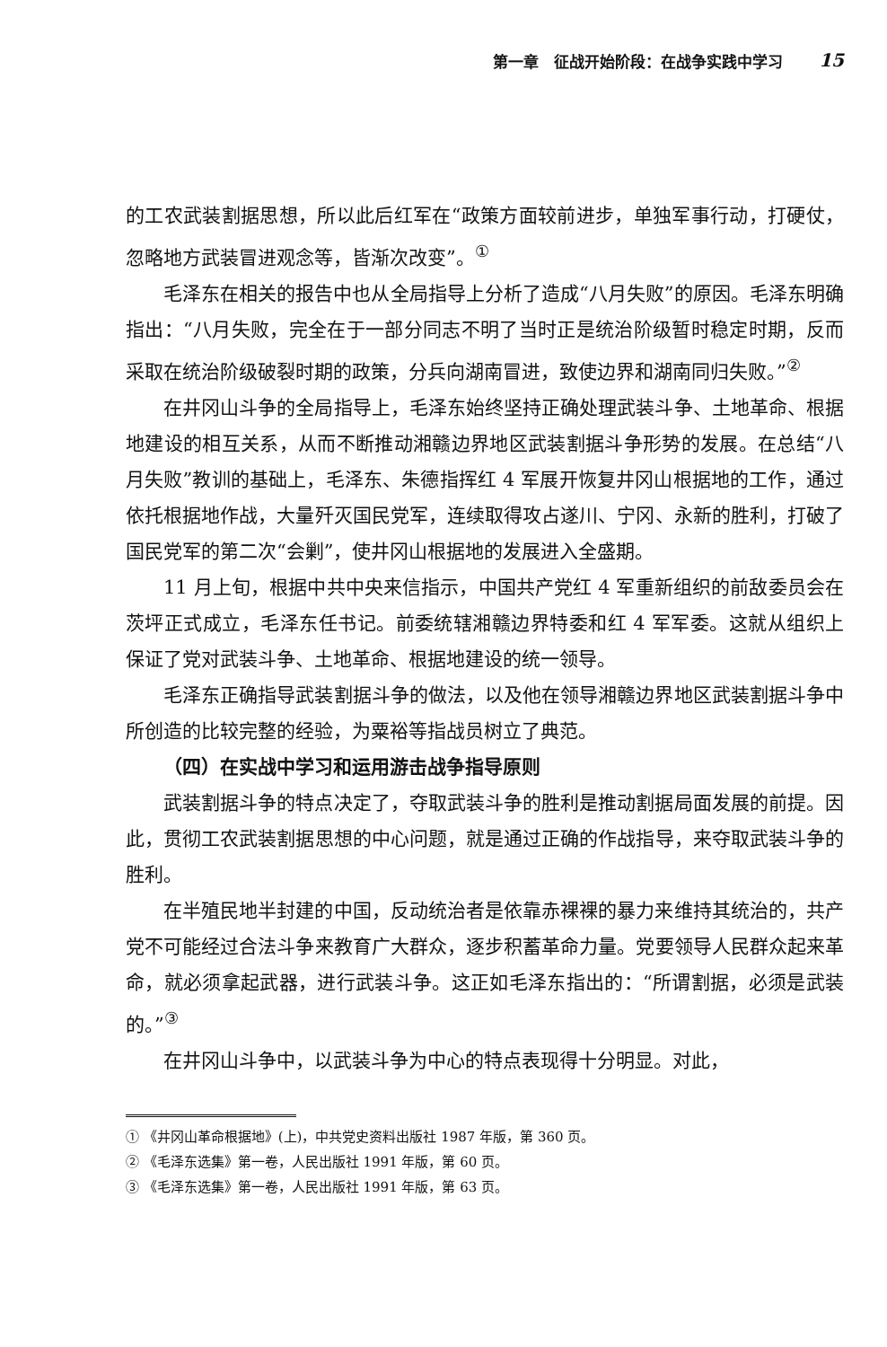第一章　征战开始阶段：在战争实践中学习 15
的工农武装割据思想，所以此后红军在“政策方面较前进步，单独军事行动，打硬仗，忽略地方武装冒进观念等，皆渐次改变”。<sup>①</sup>
毛泽东在相关的报告中也从全局指导上分析了造成“八月失败”的原因。毛泽东明确指出：“八月失败，完全在于一部分同志不明了当时正是统治阶级暂时稳定时期，反而采取在统治阶级破裂时期的政策，分兵向湖南冒进，致使边界和湖南同归失败。”<sup>②</sup>
在井冈山斗争的全局指导上，毛泽东始终坚持正确处理武装斗争、土地革命、根据地建设的相互关系，从而不断推动湘赣边界地区武装割据斗争形势的发展。在总结“八月失败”教训的基础上，毛泽东、朱德指挥红 4 军展开恢复井冈山根据地的工作，通过依托根据地作战，大量歼灭国民党军，连续取得攻占遂川、宁冈、永新的胜利，打破了国民党军的第二次“会剿”，使井冈山根据地的发展进入全盛期。
11 月上旬，根据中共中央来信指示，中国共产党红 4 军重新组织的前敌委员会在茨坪正式成立，毛泽东任书记。前委统辖湘赣边界特委和红 4 军军委。这就从组织上保证了党对武装斗争、土地革命、根据地建设的统一领导。
毛泽东正确指导武装割据斗争的做法，以及他在领导湘赣边界地区武装割据斗争中所创造的比较完整的经验，为粟裕等指战员树立了典范。
（四）在实战中学习和运用游击战争指导原则
武装割据斗争的特点决定了，夺取武装斗争的胜利是推动割据局面发展的前提。因此，贯彻工农武装割据思想的中心问题，就是通过正确的作战指导，来夺取武装斗争的胜利。
在半殖民地半封建的中国，反动统治者是依靠赤裸裸的暴力来维持其统治的，共产党不可能经过合法斗争来教育广大群众，逐步积蓄革命力量。党要领导人民群众起来革命，就必须拿起武器，进行武装斗争。这正如毛泽东指出的：“所谓割据，必须是武装的。”<sup>③</sup>
在井冈山斗争中，以武装斗争为中心的特点表现得十分明显。对此，
① 《井冈山革命根据地》(上)，中共党史资料出版社 1987 年版，第 360 页。
② 《毛泽东选集》第一卷，人民出版社 1991 年版，第 60 页。
③ 《毛泽东选集》第一卷，人民出版社 1991 年版，第 63 页。